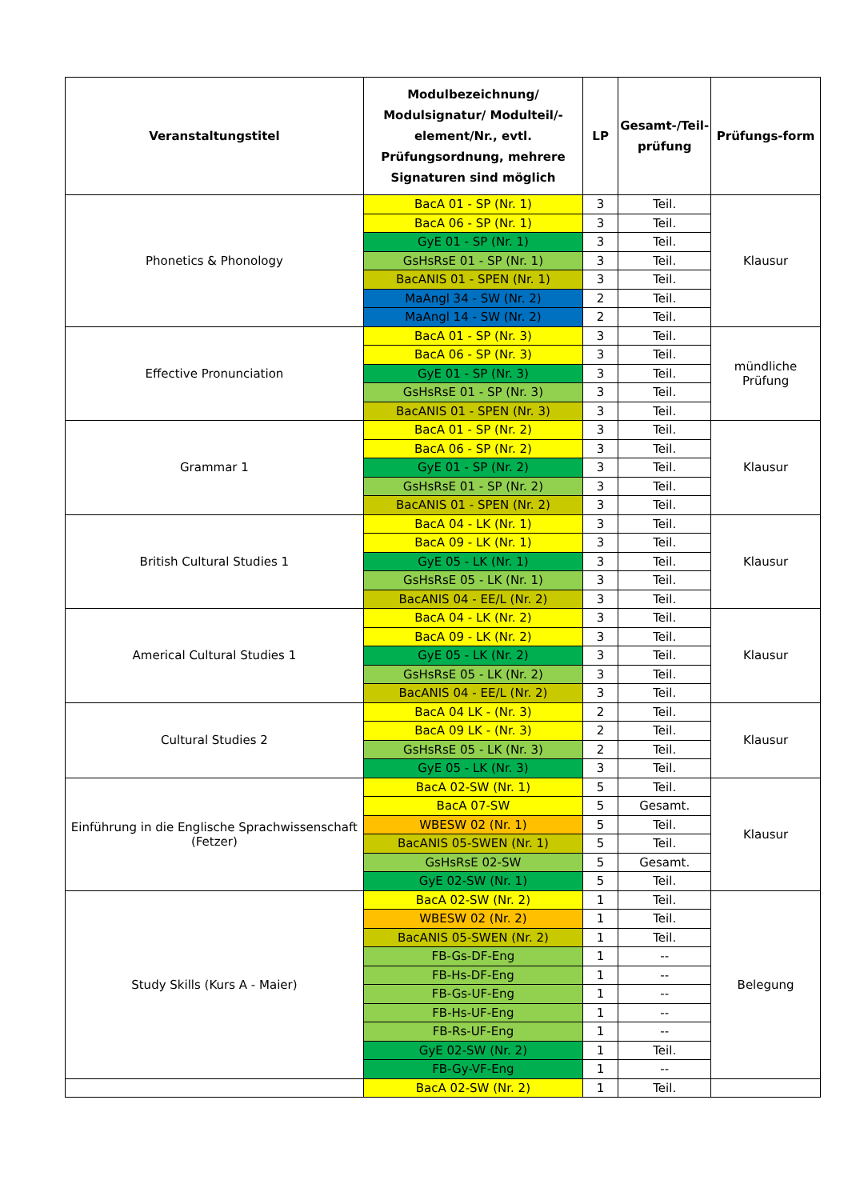| Veranstaltungstitel | Modulbezeichnung/ Modulsignatur/ Modulteil/-element/Nr., evtl. Prüfungsordnung, mehrere Signaturen sind möglich | LP | Gesamt-/Teil-prüfung | Prüfungs-form |
| --- | --- | --- | --- | --- |
| Phonetics & Phonology | BacA 01 - SP (Nr. 1) | 3 | Teil. | Klausur |
| | BacA 06 - SP (Nr. 1) | 3 | Teil. | |
| | GyE 01 - SP (Nr. 1) | 3 | Teil. | |
| | GsHsRsE 01 - SP (Nr. 1) | 3 | Teil. | |
| | BacANIS 01 - SPEN (Nr. 1) | 3 | Teil. | |
| | MaAngl 34 - SW (Nr. 2) | 2 | Teil. | |
| | MaAngl 14 - SW (Nr. 2) | 2 | Teil. | |
| Effective Pronunciation | BacA 01 - SP (Nr. 3) | 3 | Teil. | mündliche Prüfung |
| | BacA 06 - SP (Nr. 3) | 3 | Teil. | |
| | GyE 01 - SP (Nr. 3) | 3 | Teil. | |
| | GsHsRsE 01 - SP (Nr. 3) | 3 | Teil. | |
| | BacANIS 01 - SPEN (Nr. 3) | 3 | Teil. | |
| Grammar 1 | BacA 01 - SP (Nr. 2) | 3 | Teil. | Klausur |
| | BacA 06 - SP (Nr. 2) | 3 | Teil. | |
| | GyE 01 - SP (Nr. 2) | 3 | Teil. | |
| | GsHsRsE 01 - SP (Nr. 2) | 3 | Teil. | |
| | BacANIS 01 - SPEN (Nr. 2) | 3 | Teil. | |
| British Cultural Studies 1 | BacA 04 - LK (Nr. 1) | 3 | Teil. | Klausur |
| | BacA 09 - LK (Nr. 1) | 3 | Teil. | |
| | GyE 05 - LK (Nr. 1) | 3 | Teil. | |
| | GsHsRsE 05 - LK (Nr. 1) | 3 | Teil. | |
| | BacANIS 04 - EE/L (Nr. 2) | 3 | Teil. | |
| Americal Cultural Studies 1 | BacA 04 - LK (Nr. 2) | 3 | Teil. | Klausur |
| | BacA 09 - LK (Nr. 2) | 3 | Teil. | |
| | GyE 05 - LK (Nr. 2) | 3 | Teil. | |
| | GsHsRsE 05 - LK (Nr. 2) | 3 | Teil. | |
| | BacANIS 04 - EE/L (Nr. 2) | 3 | Teil. | |
| Cultural Studies 2 | BacA 04 LK - (Nr. 3) | 2 | Teil. | Klausur |
| | BacA 09 LK - (Nr. 3) | 2 | Teil. | |
| | GsHsRsE 05 - LK (Nr. 3) | 2 | Teil. | |
| | GyE 05 - LK (Nr. 3) | 3 | Teil. | |
| Einführung in die Englische Sprachwissenschaft (Fetzer) | BacA 02-SW (Nr. 1) | 5 | Teil. | Klausur |
| | BacA 07-SW | 5 | Gesamt. | |
| | WBESW 02 (Nr. 1) | 5 | Teil. | |
| | BacANIS 05-SWEN (Nr. 1) | 5 | Teil. | |
| | GsHsRsE 02-SW | 5 | Gesamt. | |
| | GyE 02-SW (Nr. 1) | 5 | Teil. | |
| Study Skills (Kurs A - Maier) | BacA 02-SW (Nr. 2) | 1 | Teil. | Belegung |
| | WBESW 02 (Nr. 2) | 1 | Teil. | |
| | BacANIS 05-SWEN (Nr. 2) | 1 | Teil. | |
| | FB-Gs-DF-Eng | 1 | -- | |
| | FB-Hs-DF-Eng | 1 | -- | |
| | FB-Gs-UF-Eng | 1 | -- | |
| | FB-Hs-UF-Eng | 1 | -- | |
| | FB-Rs-UF-Eng | 1 | -- | |
| | GyE 02-SW (Nr. 2) | 1 | Teil. | |
| | FB-Gy-VF-Eng | 1 | -- | |
| | BacA 02-SW (Nr. 2) | 1 | Teil. | |